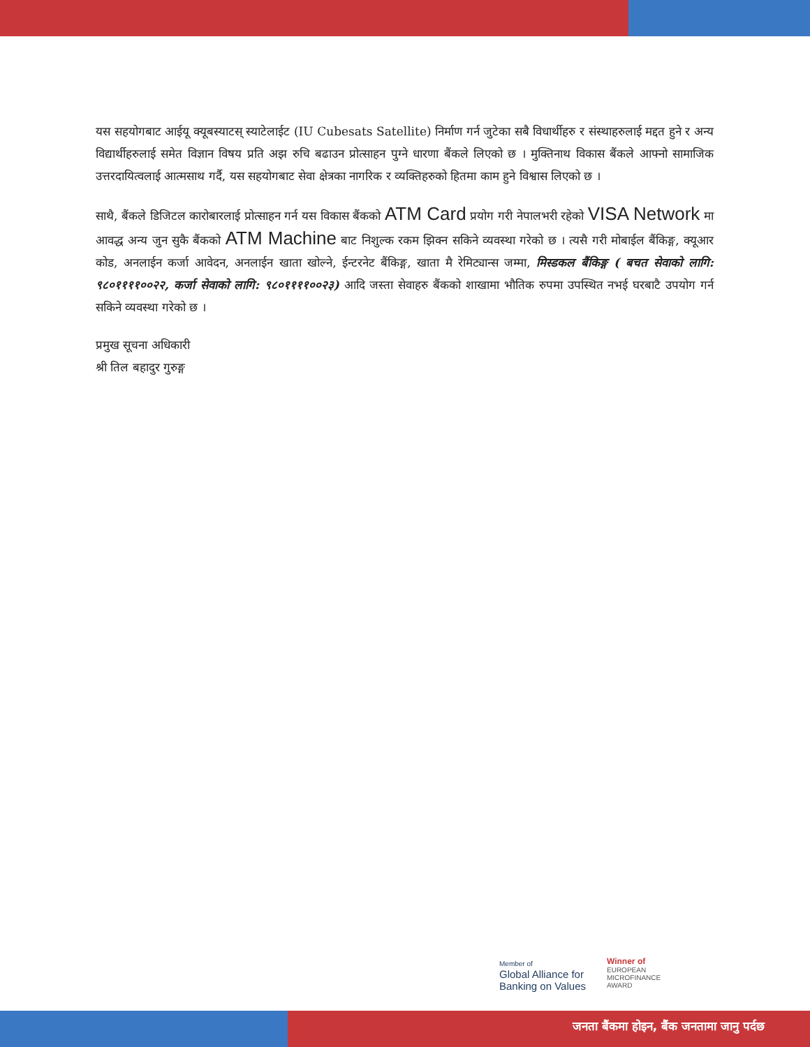यस सहयोगबाट आईयू क्यूबस्याटस् स्याटेलाईट (IU Cubesats Satellite) निर्माण गर्न जुटेका सबै विधार्थीहरु र संस्थाहरुलाई मद्दत हुने र अन्य विद्यार्थीहरुलाई समेत विज्ञान विषय प्रति अझ रुचि बढाउन प्रोत्साहन पुग्ने धारणा बैंकले लिएको छ । मुक्तिनाथ विकास बैंकले आफ्नो सामाजिक उत्तरदायित्वलाई आत्मसाथ गर्दै, यस सहयोगबाट सेवा क्षेत्रका नागरिक र व्यक्तिहरुको हितमा काम हुने विश्वास लिएको छ ।
साथै, बैंकले डिजिटल कारोबारलाई प्रोत्साहन गर्न यस विकास बैंकको ATM Card प्रयोग गरी नेपालभरी रहेको VISA Network मा आवद्ध अन्य जुन सुकै बैंकको ATM Machine बाट निशुल्क रकम झिक्न सकिने व्यवस्था गरेको छ । त्यसै गरी मोबाईल बैंकिङ्ग, क्यूआर कोड, अनलाईन कर्जा आवेदन, अनलाईन खाता खोल्ने, ईन्टरनेट बैंकिङ्ग, खाता मै रेमिट्यान्स जम्मा, मिस्डकल बैंकिङ्ग ( बचत सेवाको लागि: ९८०११११००२२, कर्जा सेवाको लागि: ९८०११११००२३) आदि जस्ता सेवाहरु बैंकको शाखामा भौतिक रुपमा उपस्थित नभई घरबाटै उपयोग गर्न सकिने व्यवस्था गरेको छ ।
प्रमुख सूचना अधिकारी
श्री तिल बहादुर गुरुङ्ग
Member of
Global Alliance for
Banking on Values
Winner of
EUROPEAN
MICROFINANCE
AWARD
जनता बैंकमा होइन, बैंक जनतामा जानु पर्दछ